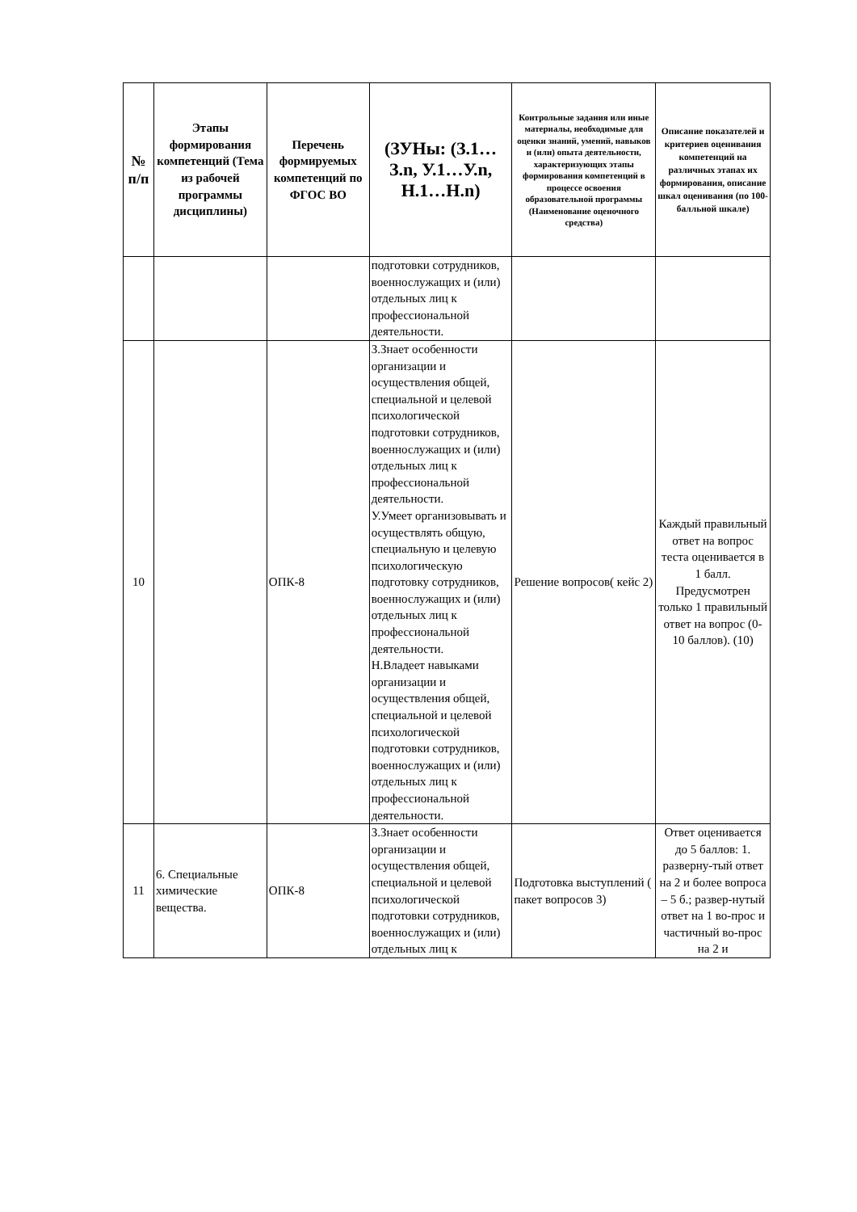| № п/п | Этапы формирования компетенций (Тема из рабочей программы дисциплины) | Перечень формируемых компетенций по ФГОС ВО | (ЗУНы: (З.1…З.n, У.1…У.n, Н.1…Н.n) | Контрольные задания или иные материалы, необходимые для оценки знаний, умений, навыков и (или) опыта деятельности, характеризующих этапы формирования компетенций в процессе освоения образовательной программы (Наименование оценочного средства) | Описание показателей и критериев оценивания компетенций на различных этапах их формирования, описание шкал оценивания (по 100-балльной шкале) |
| --- | --- | --- | --- | --- | --- |
| | | | подготовки сотрудников, военнослужащих и (или) отдельных лиц к профессиональной деятельности. | | |
| 10 | | ОПК-8 | З.Знает особенности организации и осуществления общей, специальной и целевой психологической подготовки сотрудников, военнослужащих и (или) отдельных лиц к профессиональной деятельности. У.Умеет организовывать и осуществлять общую, специальную и целевую психологическую подготовку сотрудников, военнослужащих и (или) отдельных лиц к профессиональной деятельности. Н.Владеет навыками организации и осуществления общей, специальной и целевой психологической подготовки сотрудников, военнослужащих и (или) отдельных лиц к профессиональной деятельности. | Решение вопросов( кейс 2) | Каждый правильный ответ на вопрос теста оценивается в 1 балл. Предусмотрен только 1 правильный ответ на вопрос (0-10 баллов). (10) |
| 11 | 6. Специальные химические вещества. | ОПК-8 | З.Знает особенности организации и осуществления общей, специальной и целевой психологической подготовки сотрудников, военнослужащих и (или) отдельных лиц к | Подготовка выступлений ( пакет вопросов 3) | Ответ оценивается до 5 баллов: 1. разверну-тый ответ на 2 и более вопроса – 5 б.; развер-нутый ответ на 1 во-прос и частичный во-прос на 2 и |